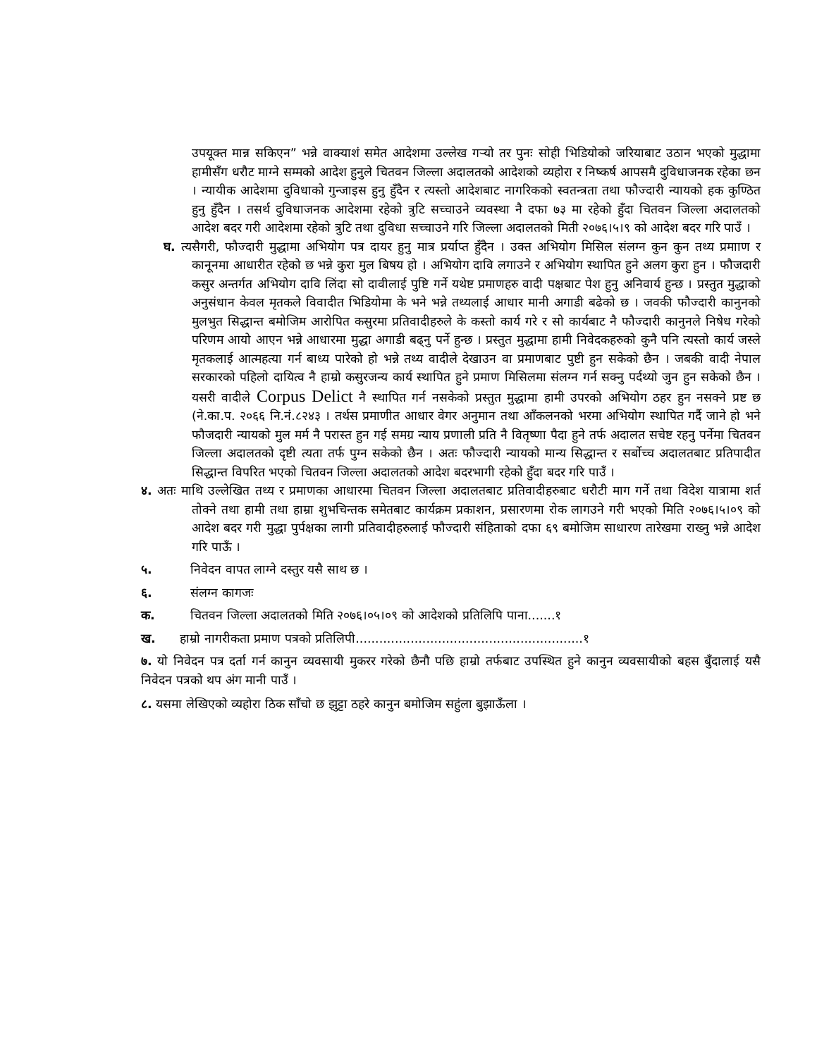उपयूक्त मान्न सकिएन” भन्ने वाक्याशं समेत आदेशमा उल्लेख गर्‍यो तर पुनः सोही भिडियोको जरियाबाट उठान भएको मुद्धामा हामीसँग धरौट माग्ने सम्मको आदेश हुनुले चितवन जिल्ला अदालतको आदेशको व्यहोरा र निष्कर्ष आपसमै दुविधाजनक रहेका छन । न्यायीक आदेशमा दुविधाको गुन्जाइस हुनु हुँदैन र त्यस्तो आदेशबाट नागरिकको स्वतन्त्रता तथा फौज्दारी न्यायको हक कुण्ठित हुनु हुँदैन । तसर्थ दुविधाजनक आदेशमा रहेको त्रुटि सच्चाउने व्यवस्था नै दफा ७३ मा रहेको हुँदा चितवन जिल्ला अदालतको आदेश बदर गरी आदेशमा रहेको त्रुटि तथा दुविधा सच्चाउने गरि जिल्ला अदालतको मिती २०७६।५।९ को आदेश बदर गरि पाउँ ।
घ. त्यसैगरी, फौज्दारी मुद्धामा अभियोग पत्र दायर हुनु मात्र प्रर्याप्त हुँदैन । उक्त अभियोग मिसिल संलग्न कुन कुन तथ्य प्रमााण र कानूनमा आधारीत रहेको छ भन्ने कुरा मुल बिषय हो । अभियोग दावि लगाउने र अभियोग स्थापित हुने अलग कुरा हुन । फौजदारी कसुर अन्तर्गत अभियोग दावि लिंदा सो दावीलाई पुष्टि गर्ने यथेष्ट प्रमाणहरु वादी पक्षबाट पेश हुनु अनिवार्य हुन्छ । प्रस्तुत मुद्धाको अनुसंधान केवल मृतकले विवादीत भिडियोमा के भने भन्ने तथ्यलाई आधार मानी अगाडी बढेको छ । जवकी फौज्दारी कानुनको मुलभुत सिद्धान्त बमोजिम आरोपित कसुरमा प्रतिवादीहरुले के कस्तो कार्य गरे र सो कार्यबाट नै फौज्दारी कानुनले निषेध गरेको परिणम आयो आएन भन्ने आधारमा मुद्धा अगाडी बढ्नु पर्ने हुन्छ । प्रस्तुत मुद्धामा हामी निवेदकहरुको कुनै पनि त्यस्तो कार्य जस्ले मृतकलाई आत्महत्या गर्न बाध्य पारेको हो भन्ने तथ्य वादीले देखाउन वा प्रमाणबाट पुष्टी हुन सकेको छैन । जबकी वादी नेपाल सरकारको पहिलो दायित्व नै हाम्रो कसुरजन्य कार्य स्थापित हुने प्रमाण मिसिलमा संलग्न गर्न सक्नु पर्दथ्यो जुन हुन सकेको छैन । यसरी वादीले Corpus Delict नै स्थापित गर्न नसकेको प्रस्तुत मुद्धामा हामी उपरको अभियोग ठहर हुन नसक्ने प्रष्ट छ (ने.का.प. २०६६ नि.नं.८२४३ । तर्थस प्रमाणीत आधार वेगर अनुमान तथा आँकलनको भरमा अभियोग स्थापित गर्दै जाने हो भने फौजदारी न्यायको मुल मर्म नै परास्त हुन गई समग्र न्याय प्रणाली प्रति नै वितृष्णा पैदा हुने तर्फ अदालत सचेष्ट रहनु पर्नेमा चितवन जिल्ला अदालतको दृष्टी त्यता तर्फ पुग्न सकेको छैन । अतः फौज्दारी न्यायको मान्य सिद्धान्त र सर्बोच्च अदालतबाट प्रतिपादीत सिद्धान्त विपरित भएको चितवन जिल्ला अदालतको आदेश बदरभागी रहेको हुँदा बदर गरि पाउँ ।
४. अतः माथि उल्लेखित तथ्य र प्रमाणका आधारमा चितवन जिल्ला अदालतबाट प्रतिवादीहरुबाट धरौटी माग गर्ने तथा विदेश यात्रामा शर्त तोक्ने तथा हामी तथा हाम्रा शुभचिन्तक समेतबाट कार्यक्रम प्रकाशन, प्रसारणमा रोक लागउने गरी भएको मिति २०७६।५।०९ को आदेश बदर गरी मुद्धा पुर्पक्षका लागी प्रतिवादीहरुलाई फौज्दारी संहिताको दफा ६९ बमोजिम साधारण तारेखमा राख्नु भन्ने आदेश गरि पाऊँ ।
५. निवेदन वापत लाग्ने दस्तुर यसै साथ छ ।
६. संलग्न कागजः
क. चितवन जिल्ला अदालतको मिति २०७६।०५।०९ को आदेशको प्रतिलिपि पाना.......१
ख. हाम्रो नागरीकता प्रमाण पत्रको प्रतिलिपी..........................................................१
७. यो निवेदन पत्र दर्ता गर्न कानुन व्यवसायी मुकरर गरेको छैनौ पछि हाम्रो तर्फबाट उपस्थित हुने कानुन व्यवसायीको बहस बुँदालाई यसै निवेदन पत्रको थप अंग मानी पाउँ ।
८. यसमा लेखिएको व्यहोरा ठिक साँचो छ झुट्टा ठहरे कानुन बमोजिम सहुंला बुझाऊँला ।